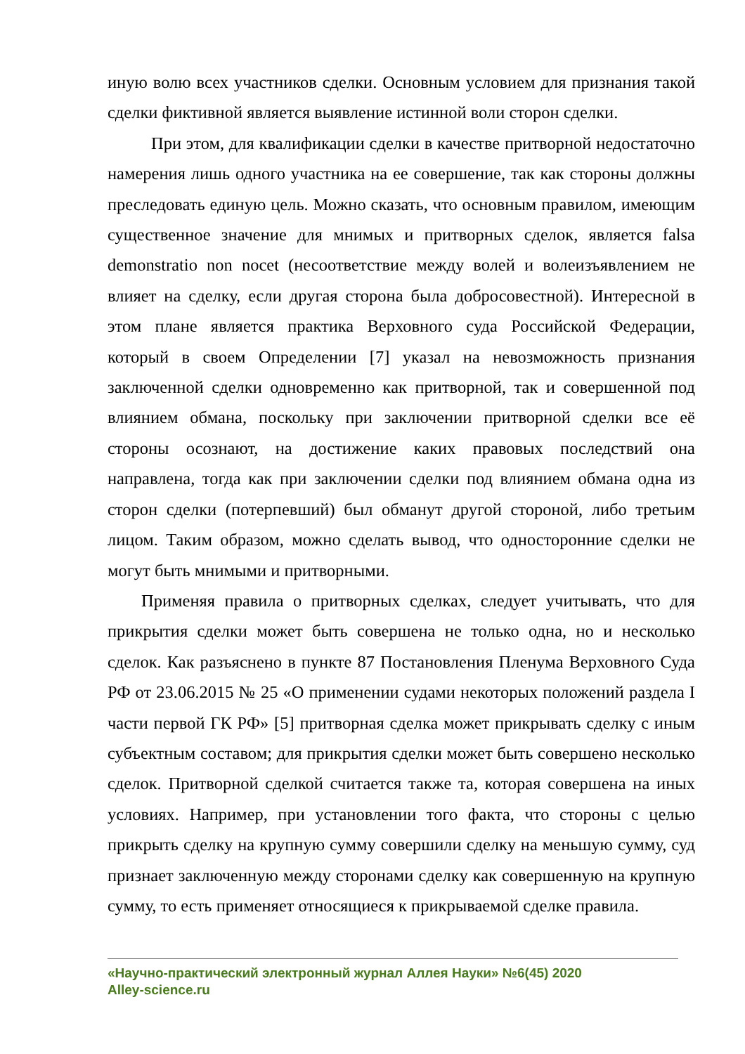иную волю всех участников сделки. Основным условием для признания такой сделки фиктивной является выявление истинной воли сторон сделки.
При этом, для квалификации сделки в качестве притворной недостаточно намерения лишь одного участника на ее совершение, так как стороны должны преследовать единую цель. Можно сказать, что основным правилом, имеющим существенное значение для мнимых и притворных сделок, является falsa demonstratio non nocet (несоответствие между волей и волеизъявлением не влияет на сделку, если другая сторона была добросовестной). Интересной в этом плане является практика Верховного суда Российской Федерации, который в своем Определении [7] указал на невозможность признания заключенной сделки одновременно как притворной, так и совершенной под влиянием обмана, поскольку при заключении притворной сделки все её стороны осознают, на достижение каких правовых последствий она направлена, тогда как при заключении сделки под влиянием обмана одна из сторон сделки (потерпевший) был обманут другой стороной, либо третьим лицом. Таким образом, можно сделать вывод, что односторонние сделки не могут быть мнимыми и притворными.
Применяя правила о притворных сделках, следует учитывать, что для прикрытия сделки может быть совершена не только одна, но и несколько сделок. Как разъяснено в пункте 87 Постановления Пленума Верховного Суда РФ от 23.06.2015 № 25 «О применении судами некоторых положений раздела I части первой ГК РФ» [5] притворная сделка может прикрывать сделку с иным субъектным составом; для прикрытия сделки может быть совершено несколько сделок. Притворной сделкой считается также та, которая совершена на иных условиях. Например, при установлении того факта, что стороны с целью прикрыть сделку на крупную сумму совершили сделку на меньшую сумму, суд признает заключенную между сторонами сделку как совершенную на крупную сумму, то есть применяет относящиеся к прикрываемой сделке правила.
«Научно-практический электронный журнал Аллея Науки» №6(45) 2020
Alley-science.ru